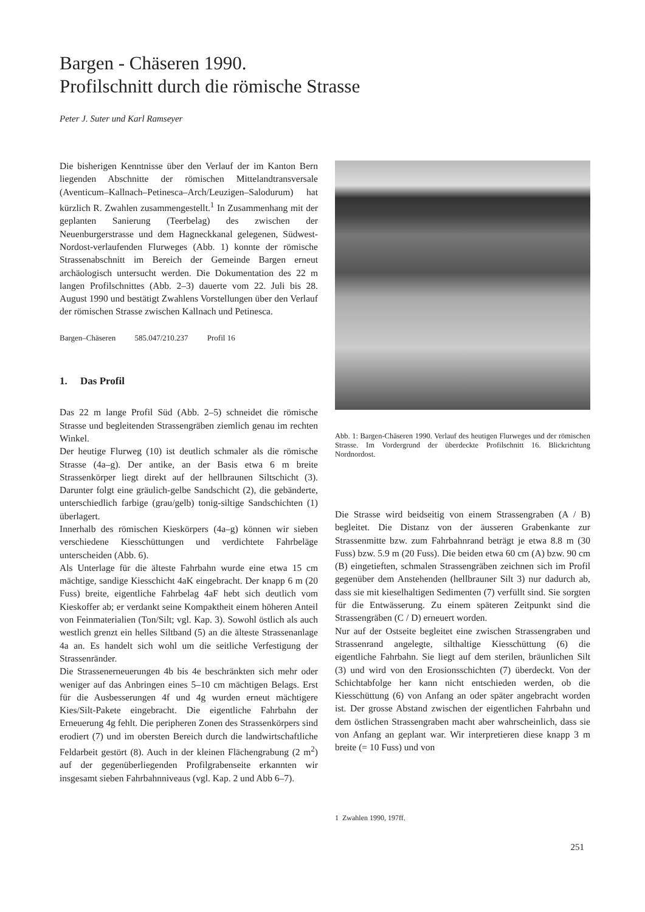Bargen - Chäseren 1990.
Profilschnitt durch die römische Strasse
Peter J. Suter und Karl Ramseyer
Die bisherigen Kenntnisse über den Verlauf der im Kanton Bern liegenden Abschnitte der römischen Mittelandtransversale (Aventicum–Kallnach–Petinesca–Arch/Leuzigen–Salodurum) hat kürzlich R. Zwahlen zusammengestellt.<sup>1</sup> In Zusammenhang mit der geplanten Sanierung (Teerbelag) des zwischen der Neuenburgerstrasse und dem Hagneckkanal gelegenen, Südwest-Nordost-verlaufenden Flurweges (Abb. 1) konnte der römische Strassenabschnitt im Bereich der Gemeinde Bargen erneut archäologisch untersucht werden. Die Dokumentation des 22 m langen Profilschnittes (Abb. 2–3) dauerte vom 22. Juli bis 28. August 1990 und bestätigt Zwahlens Vorstellungen über den Verlauf der römischen Strasse zwischen Kallnach und Petinesca.
Bargen–Chäseren 585.047/210.237 Profil 16
1. Das Profil
Das 22 m lange Profil Süd (Abb. 2–5) schneidet die römische Strasse und begleitenden Strassengräben ziemlich genau im rechten Winkel.
Der heutige Flurweg (10) ist deutlich schmaler als die römische Strasse (4a–g). Der antike, an der Basis etwa 6 m breite Strassenkörper liegt direkt auf der hellbraunen Siltschicht (3). Darunter folgt eine gräulich-gelbe Sandschicht (2), die gebänderte, unterschiedlich farbige (grau/gelb) tonig-siltige Sandschichten (1) überlagert.
Innerhalb des römischen Kieskörpers (4a–g) können wir sieben verschiedene Kiesschüttungen und verdichtete Fahrbeläge unterscheiden (Abb. 6).
Als Unterlage für die älteste Fahrbahn wurde eine etwa 15 cm mächtige, sandige Kiesschicht 4aK eingebracht. Der knapp 6 m (20 Fuss) breite, eigentliche Fahrbelag 4aF hebt sich deutlich vom Kieskoffer ab; er verdankt seine Kompaktheit einem höheren Anteil von Feinmaterialien (Ton/Silt; vgl. Kap. 3). Sowohl östlich als auch westlich grenzt ein helles Siltband (5) an die älteste Strassenanlage 4a an. Es handelt sich wohl um die seitliche Verfestigung der Strassenränder.
Die Strassenerneuerungen 4b bis 4e beschränkten sich mehr oder weniger auf das Anbringen eines 5–10 cm mächtigen Belags. Erst für die Ausbesserungen 4f und 4g wurden erneut mächtigere Kies/Silt-Pakete eingebracht. Die eigentliche Fahrbahn der Erneuerung 4g fehlt. Die peripheren Zonen des Strassenkörpers sind erodiert (7) und im obersten Bereich durch die landwirtschaftliche Feldarbeit gestört (8). Auch in der kleinen Flächengrabung (2 m<sup>2</sup>) auf der gegenüberliegenden Profilgrabenseite erkannten wir insgesamt sieben Fahrbahnniveaus (vgl. Kap. 2 und Abb 6–7).
Abb. 1: Bargen-Chäseren 1990. Verlauf des heutigen Flurweges und der römischen Strasse. Im Vordergrund der überdeckte Profilschnitt 16. Blickrichtung Nordnordost.
Die Strasse wird beidseitig von einem Strassengraben (A / B) begleitet. Die Distanz von der äusseren Grabenkante zur Strassenmitte bzw. zum Fahrbahnrand beträgt je etwa 8.8 m (30 Fuss) bzw. 5.9 m (20 Fuss). Die beiden etwa 60 cm (A) bzw. 90 cm (B) eingetieften, schmalen Strassengräben zeichnen sich im Profil gegenüber dem Anstehenden (hellbrauner Silt 3) nur dadurch ab, dass sie mit kieselhaltigen Sedimenten (7) verfüllt sind. Sie sorgten für die Entwässerung. Zu einem späteren Zeitpunkt sind die Strassengräben (C / D) erneuert worden.
Nur auf der Ostseite begleitet eine zwischen Strassengraben und Strassenrand angelegte, silthaltige Kiesschüttung (6) die eigentliche Fahrbahn. Sie liegt auf dem sterilen, bräunlichen Silt (3) und wird von den Erosionsschichten (7) überdeckt. Von der Schichtabfolge her kann nicht entschieden werden, ob die Kiesschüttung (6) von Anfang an oder später angebracht worden ist. Der grosse Abstand zwischen der eigentlichen Fahrbahn und dem östlichen Strassengraben macht aber wahrscheinlich, dass sie von Anfang an geplant war. Wir interpretieren diese knapp 3 m breite (= 10 Fuss) und von
1 Zwahlen 1990, 197ff.
251